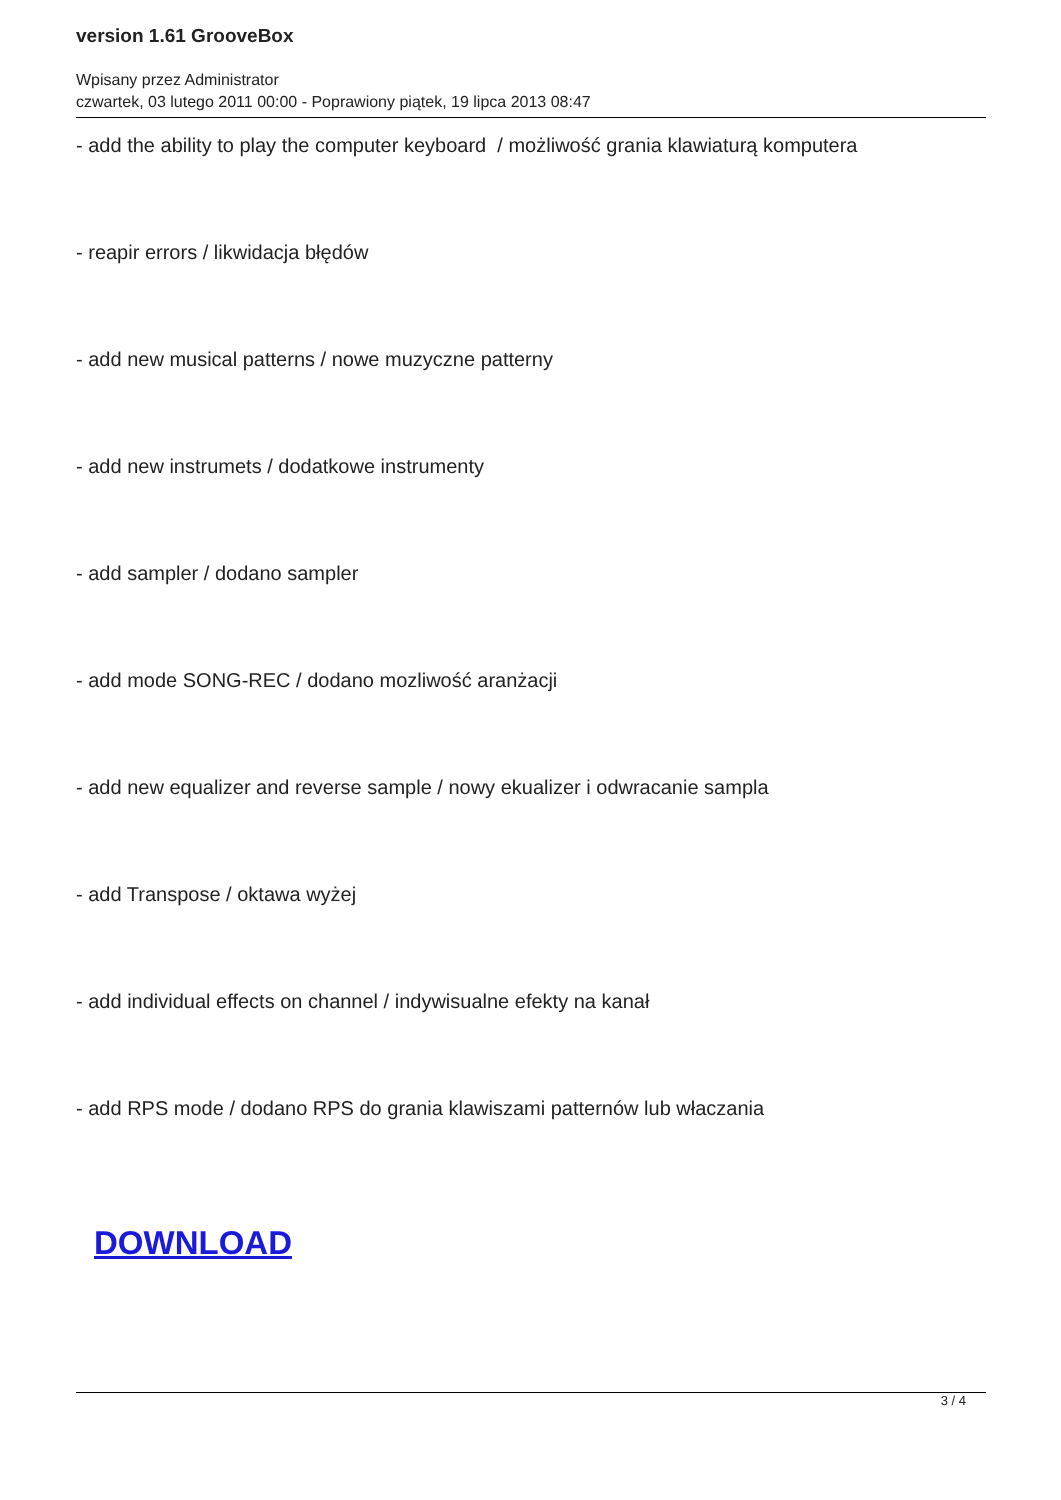version 1.61 GrooveBox
Wpisany przez Administrator
czwartek, 03 lutego 2011 00:00 - Poprawiony piątek, 19 lipca 2013 08:47
- add the ability to play the computer keyboard / możliwość grania klawiaturą komputera
- reapir errors / likwidacja błędów
- add new musical patterns / nowe muzyczne patterny
- add new instrumets / dodatkowe instrumenty
- add sampler / dodano sampler
- add mode SONG-REC / dodano mozliwość aranżacji
- add new equalizer and reverse sample / nowy ekualizer i odwracanie sampla
- add Transpose / oktawa wyżej
- add individual effects on channel / indywisualne efekty na kanał
- add RPS mode / dodano RPS do grania klawiszami patternów lub właczania
DOWNLOAD
3 / 4